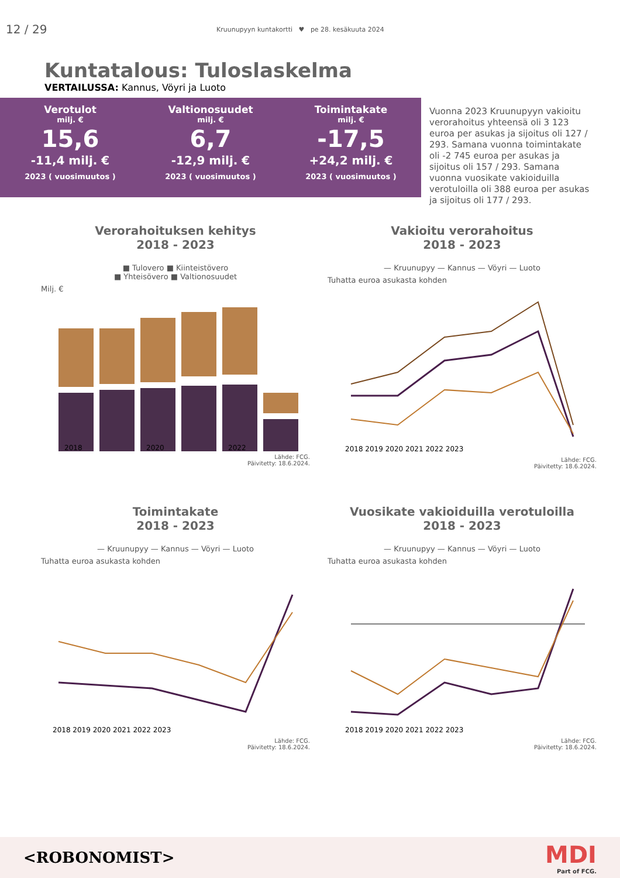12 / 29
Kruunupyyn kuntakortti ♥ pe 28. kesäkuuta 2024
Kuntatalous: Tuloslaskelma
VERTAILUSSA: Kannus, Vöyri ja Luoto
Verotulot
milj. €
15,6
-11,4 milj. €
2023 ( vuosimuutos )
Valtionosuudet
milj. €
6,7
-12,9 milj. €
2023 ( vuosimuutos )
Toimintakate
milj. €
-17,5
+24,2 milj. €
2023 ( vuosimuutos )
Vuonna 2023 Kruunupyyn vakioitu verorahoitus yhteensä oli 3 123 euroa per asukas ja sijoitus oli 127 / 293. Samana vuonna toimintakate oli -2 745 euroa per asukas ja sijoitus oli 157 / 293. Samana vuonna vuosikate vakioiduilla verotuloilla oli 388 euroa per asukas ja sijoitus oli 177 / 293.
Verorahoituksen kehitys
2018 - 2023
■ Tulovero ■ Kiinteistövero
■ Yhteisövero ■ Valtionosuudet
Milj. €
2018
2020
2022
Lähde: FCG.
Päivitetty: 18.6.2024.
Vakioitu verorahoitus
2018 - 2023
— Kruunupyy — Kannus — Vöyri — Luoto
Tuhatta euroa asukasta kohden
2018 2019 2020 2021 2022 2023
Lähde: FCG.
Päivitetty: 18.6.2024.
Toimintakate
2018 - 2023
— Kruunupyy — Kannus — Vöyri — Luoto
Tuhatta euroa asukasta kohden
2018 2019 2020 2021 2022 2023
Lähde: FCG.
Päivitetty: 18.6.2024.
Vuosikate vakioiduilla verotuloilla
2018 - 2023
— Kruunupyy — Kannus — Vöyri — Luoto
Tuhatta euroa asukasta kohden
2018 2019 2020 2021 2022 2023
Lähde: FCG.
Päivitetty: 18.6.2024.
<ROBONOMIST>
MDI
Part of FCG.